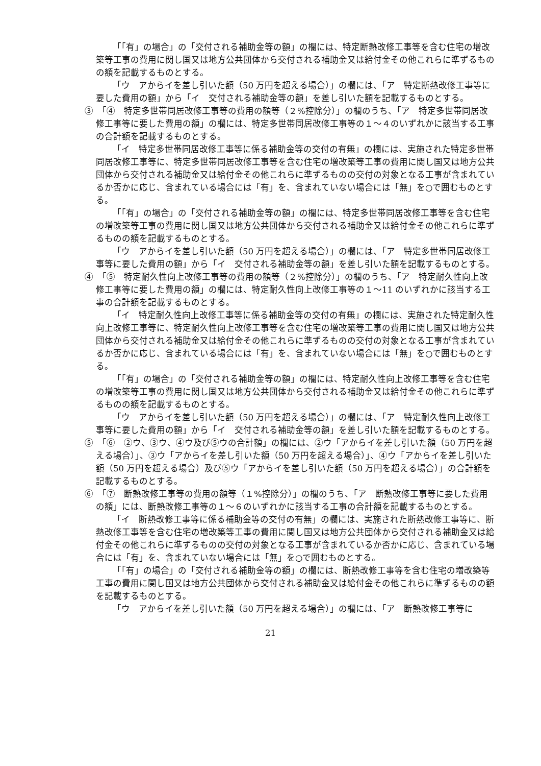「「有」の場合」の「交付される補助金等の額」の欄には、特定断熱改修工事等を含む住宅の増改築等工事の費用に関し国又は地方公共団体から交付される補助金又は給付金その他これらに準ずるものの額を記載するものとする。
「ウ　アからイを差し引いた額（50 万円を超える場合）」の欄には、「ア　特定断熱改修工事等に要した費用の額」から「イ　交付される補助金等の額」を差し引いた額を記載するものとする。
③　「④　特定多世帯同居改修工事等の費用の額等（２%控除分）」の欄のうち、「ア　特定多世帯同居改修工事等に要した費用の額」の欄には、特定多世帯同居改修工事等の１～４のいずれかに該当する工事の合計額を記載するものとする。
「イ　特定多世帯同居改修工事等に係る補助金等の交付の有無」の欄には、実施された特定多世帯同居改修工事等に、特定多世帯同居改修工事等を含む住宅の増改築等工事の費用に関し国又は地方公共団体から交付される補助金又は給付金その他これらに準ずるものの交付の対象となる工事が含まれているか否かに応じ、含まれている場合には「有」を、含まれていない場合には「無」を○で囲むものとする。
「「有」の場合」の「交付される補助金等の額」の欄には、特定多世帯同居改修工事等を含む住宅の増改築等工事の費用に関し国又は地方公共団体から交付される補助金又は給付金その他これらに準ずるものの額を記載するものとする。
「ウ　アからイを差し引いた額（50 万円を超える場合）」の欄には、「ア　特定多世帯同居改修工事等に要した費用の額」から「イ　交付される補助金等の額」を差し引いた額を記載するものとする。
④　「⑤　特定耐久性向上改修工事等の費用の額等（２%控除分）」の欄のうち、「ア　特定耐久性向上改修工事等に要した費用の額」の欄には、特定耐久性向上改修工事等の１～11 のいずれかに該当する工事の合計額を記載するものとする。
「イ　特定耐久性向上改修工事等に係る補助金等の交付の有無」の欄には、実施された特定耐久性向上改修工事等に、特定耐久性向上改修工事等を含む住宅の増改築等工事の費用に関し国又は地方公共団体から交付される補助金又は給付金その他これらに準ずるものの交付の対象となる工事が含まれているか否かに応じ、含まれている場合には「有」を、含まれていない場合には「無」を○で囲むものとする。
「「有」の場合」の「交付される補助金等の額」の欄には、特定耐久性向上改修工事等を含む住宅の増改築等工事の費用に関し国又は地方公共団体から交付される補助金又は給付金その他これらに準ずるものの額を記載するものとする。
「ウ　アからイを差し引いた額（50 万円を超える場合）」の欄には、「ア　特定耐久性向上改修工事等に要した費用の額」から「イ　交付される補助金等の額」を差し引いた額を記載するものとする。
⑤　「⑥　②ウ、③ウ、④ウ及び⑤ウの合計額」の欄には、②ウ「アからイを差し引いた額（50 万円を超える場合）」、③ウ「アからイを差し引いた額（50 万円を超える場合）」、④ウ「アからイを差し引いた額（50 万円を超える場合）及び⑤ウ「アからイを差し引いた額（50 万円を超える場合）」の合計額を記載するものとする。
⑥　「⑦　断熱改修工事等の費用の額等（１%控除分）」の欄のうち、「ア　断熱改修工事等に要した費用の額」には、断熱改修工事等の１～６のいずれかに該当する工事の合計額を記載するものとする。
「イ　断熱改修工事等に係る補助金等の交付の有無」の欄には、実施された断熱改修工事等に、断熱改修工事等を含む住宅の増改築等工事の費用に関し国又は地方公共団体から交付される補助金又は給付金その他これらに準ずるものの交付の対象となる工事が含まれているか否かに応じ、含まれている場合には「有」を、含まれていない場合には「無」を○で囲むものとする。
「「有」の場合」の「交付される補助金等の額」の欄には、断熱改修工事等を含む住宅の増改築等工事の費用に関し国又は地方公共団体から交付される補助金又は給付金その他これらに準ずるものの額を記載するものとする。
「ウ　アからイを差し引いた額（50 万円を超える場合）」の欄には、「ア　断熱改修工事等に
21